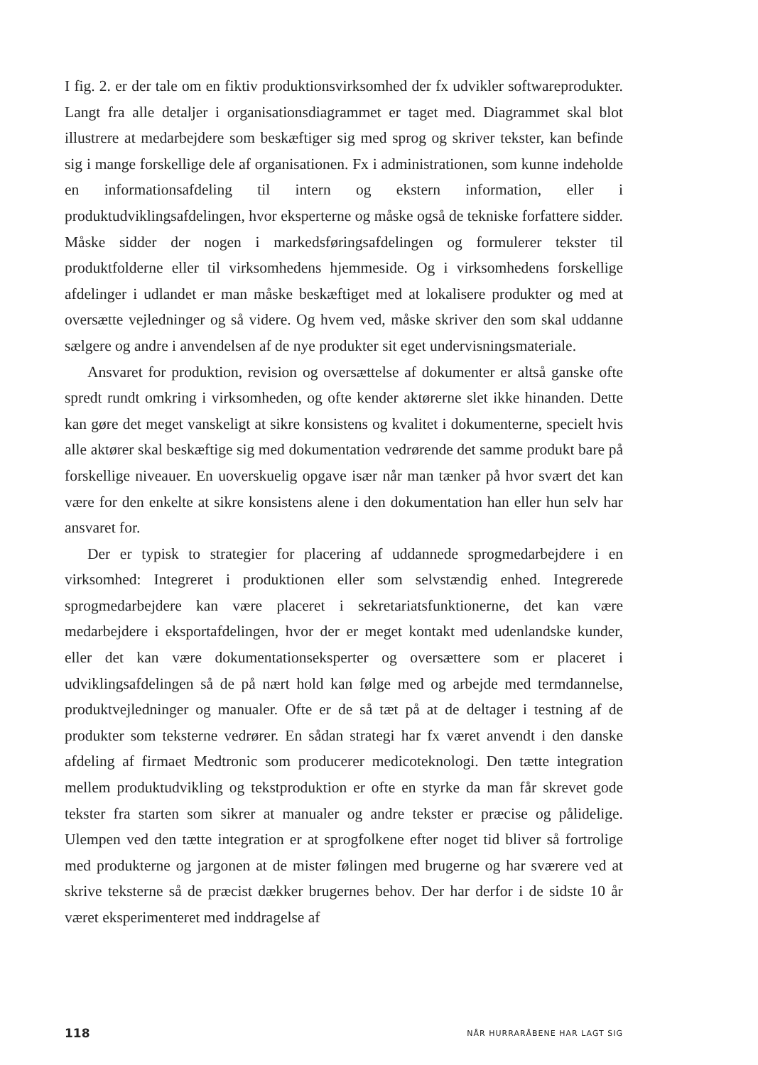I fig. 2. er der tale om en fiktiv produktionsvirksomhed der fx udvikler softwareprodukter. Langt fra alle detaljer i organisationsdiagrammet er taget med. Diagrammet skal blot illustrere at medarbejdere som beskæftiger sig med sprog og skriver tekster, kan befinde sig i mange forskellige dele af organisationen. Fx i administrationen, som kunne indeholde en informationsafdeling til intern og ekstern information, eller i produktudviklingsafdelingen, hvor eksperterne og måske også de tekniske forfattere sidder. Måske sidder der nogen i markedsføringsafdelingen og formulerer tekster til produktfolderne eller til virksomhedens hjemmeside. Og i virksomhedens forskellige afdelinger i udlandet er man måske beskæftiget med at lokalisere produkter og med at oversætte vejledninger og så videre. Og hvem ved, måske skriver den som skal uddanne sælgere og andre i anvendelsen af de nye produkter sit eget undervisningsmateriale.
Ansvaret for produktion, revision og oversættelse af dokumenter er altså ganske ofte spredt rundt omkring i virksomheden, og ofte kender aktørerne slet ikke hinanden. Dette kan gøre det meget vanskeligt at sikre konsistens og kvalitet i dokumenterne, specielt hvis alle aktører skal beskæftige sig med dokumentation vedrørende det samme produkt bare på forskellige niveauer. En uoverskuelig opgave især når man tænker på hvor svært det kan være for den enkelte at sikre konsistens alene i den dokumentation han eller hun selv har ansvaret for.
Der er typisk to strategier for placering af uddannede sprogmedarbejdere i en virksomhed: Integreret i produktionen eller som selvstændig enhed. Integrerede sprogmedarbejdere kan være placeret i sekretariatsfunktionerne, det kan være medarbejdere i eksportafdelingen, hvor der er meget kontakt med udenlandske kunder, eller det kan være dokumentationseksperter og oversættere som er placeret i udviklingsafdelingen så de på nært hold kan følge med og arbejde med termdannelse, produktvejledninger og manualer. Ofte er de så tæt på at de deltager i testning af de produkter som teksterne vedrører. En sådan strategi har fx været anvendt i den danske afdeling af firmaet Medtronic som producerer medicoteknologi. Den tætte integration mellem produktudvikling og tekstproduktion er ofte en styrke da man får skrevet gode tekster fra starten som sikrer at manualer og andre tekster er præcise og pålidelige. Ulempen ved den tætte integration er at sprogfolkene efter noget tid bliver så fortrolige med produkterne og jargonen at de mister følingen med brugerne og har sværere ved at skrive teksterne så de præcist dækker brugernes behov. Der har derfor i de sidste 10 år været eksperimenteret med inddragelse af
118 NÅR HURRARÅBENE HAR LAGT SIG